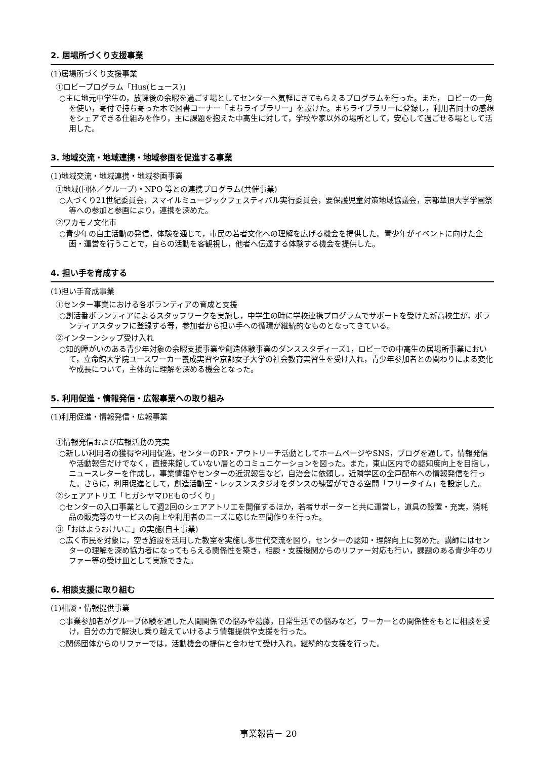2. 居場所づくり支援事業
(1)居場所づくり支援事業
①ロビープログラム「Hus(ヒュース)」
○主に地元中学生の，放課後の余暇を過ごす場としてセンターへ気軽にきてもらえるプログラムを行った。また， ロビーの一角を使い，寄付で持ち寄った本で図書コーナー「まちライブラリー」を設けた。まちライブラリーに登録し，利用者同士の感想をシェアできる仕組みを作り，主に課題を抱えた中高生に対して，学校や家以外の場所として，安心して過ごせる場として活用した。
3. 地域交流・地域連携・地域参画を促進する事業
(1)地域交流・地域連携・地域参画事業
①地域(団体／グループ)・NPO 等との連携プログラム(共催事業)
○人づくり21世紀委員会，スマイルミュージックフェスティバル実行委員会，要保護児童対策地域協議会，京都華頂大学学園祭等への参加と参画により，連携を深めた。
②ワカモノ文化市
○青少年の自主活動の発信，体験を通じて，市民の若者文化への理解を広げる機会を提供した。青少年がイベントに向けた企画・運営を行うことで，自らの活動を客観視し，他者へ伝達する体験する機会を提供した。
4. 担い手を育成する
(1)担い手育成事業
①センター事業における各ボランティアの育成と支援
○創活番ボランティアによるスタッフワークを実施し，中学生の時に学校連携プログラムでサポートを受けた新高校生が，ボランティアスタッフに登録する等，参加者から担い手への循環が継続的なものとなってきている。
②インターンシップ受け入れ
○知的障がいのある青少年対象の余暇支援事業や創造体験事業のダンススタディーズ1，ロビーでの中高生の居場所事業において，立命館大学院ユースワーカー養成実習や京都女子大学の社会教育実習生を受け入れ，青少年参加者との関わりによる変化や成長について，主体的に理解を深める機会となった。
5. 利用促進・情報発信・広報事業への取り組み
(1)利用促進・情報発信・広報事業
①情報発信および広報活動の充実
○新しい利用者の獲得や利用促進，センターのPR・アウトリーチ活動としてホームページやSNS，ブログを通して，情報発信や活動報告だけでなく，直接来館していない層とのコミュニケーションを図った。また，東山区内での認知度向上を目指し，ニュースレターを作成し，事業情報やセンターの近況報告など，自治会に依頼し，近隣学区の全戸配布への情報発信を行った。さらに，利用促進として，創造活動室・レッスンスタジオをダンスの練習ができる空間「フリータイム」を設定した。
②シェアアトリエ「ヒガシヤマDEものづくり」
○センターの入口事業として週2回のシェアアトリエを開催するほか，若者サポーターと共に運営し，道具の設置・充実，消耗品の販売等のサービスの向上や利用者のニーズに応じた空間作りを行った。
③「おはようおけいこ」の実施(自主事業)
○広く市民を対象に，空き施設を活用した教室を実施し多世代交流を図り，センターの認知・理解向上に努めた。講師にはセンターの理解を深め協力者になってもらえる関係性を築き，相談・支援機関からのリファー対応も行い，課題のある青少年のリファー等の受け皿として実施できた。
6. 相談支援に取り組む
(1)相談・情報提供事業
○事業参加者がグループ体験を通した人間関係での悩みや葛藤，日常生活での悩みなど，ワーカーとの関係性をもとに相談を受け，自分の力で解決し乗り越えていけるよう情報提供や支援を行った。
○関係団体からのリファーでは，活動機会の提供と合わせて受け入れ，継続的な支援を行った。
事業報告－ 20